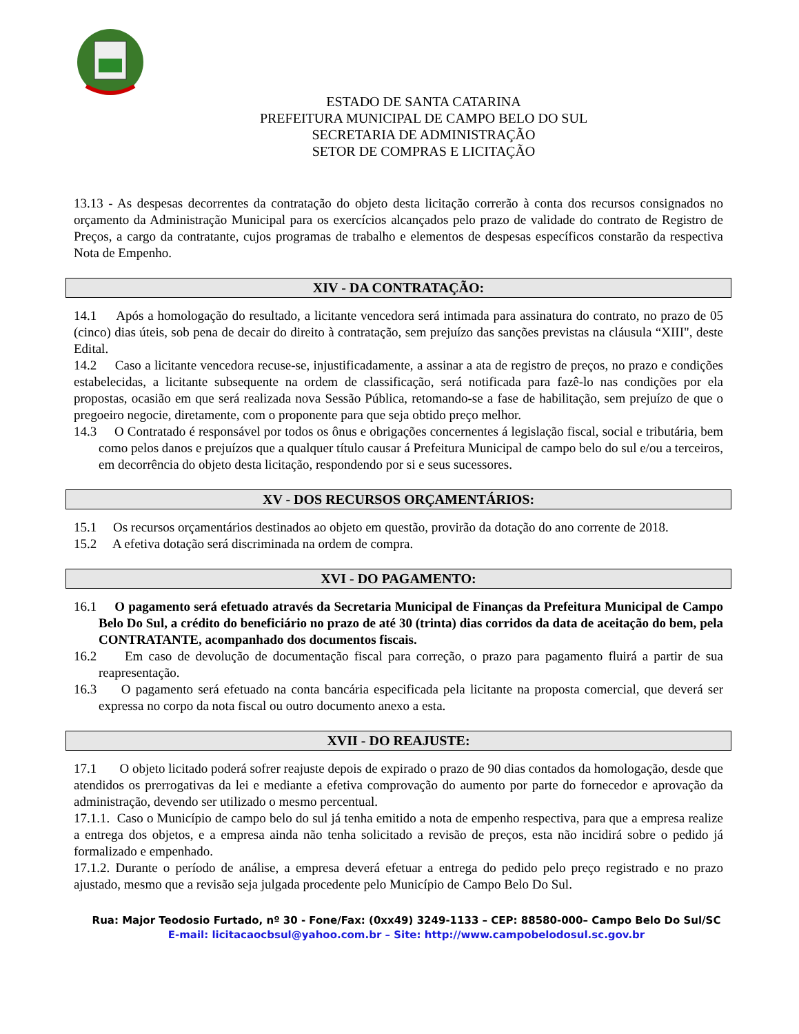ESTADO DE SANTA CATARINA
PREFEITURA MUNICIPAL DE CAMPO BELO DO SUL
SECRETARIA DE ADMINISTRAÇÃO
SETOR DE COMPRAS E LICITAÇÃO
13.13 - As despesas decorrentes da contratação do objeto desta licitação correrão à conta dos recursos consignados no orçamento da Administração Municipal para os exercícios alcançados pelo prazo de validade do contrato de Registro de Preços, a cargo da contratante, cujos programas de trabalho e elementos de despesas específicos constarão da respectiva Nota de Empenho.
XIV - DA CONTRATAÇÃO:
14.1 Após a homologação do resultado, a licitante vencedora será intimada para assinatura do contrato, no prazo de 05 (cinco) dias úteis, sob pena de decair do direito à contratação, sem prejuízo das sanções previstas na cláusula “XIII", deste Edital.
14.2 Caso a licitante vencedora recuse-se, injustificadamente, a assinar a ata de registro de preços, no prazo e condições estabelecidas, a licitante subsequente na ordem de classificação, será notificada para fazê-lo nas condições por ela propostas, ocasião em que será realizada nova Sessão Pública, retomando-se a fase de habilitação, sem prejuízo de que o pregoeiro negocie, diretamente, com o proponente para que seja obtido preço melhor.
14.3 O Contratado é responsável por todos os ônus e obrigações concernentes á legislação fiscal, social e tributária, bem como pelos danos e prejuízos que a qualquer título causar á Prefeitura Municipal de campo belo do sul e/ou a terceiros, em decorrência do objeto desta licitação, respondendo por si e seus sucessores.
XV - DOS RECURSOS ORÇAMENTÁRIOS:
15.1 Os recursos orçamentários destinados ao objeto em questão, provirão da dotação do ano corrente de 2018.
15.2 A efetiva dotação será discriminada na ordem de compra.
XVI - DO PAGAMENTO:
16.1 O pagamento será efetuado através da Secretaria Municipal de Finanças da Prefeitura Municipal de Campo Belo Do Sul, a crédito do beneficiário no prazo de até 30 (trinta) dias corridos da data de aceitação do bem, pela CONTRATANTE, acompanhado dos documentos fiscais.
16.2 Em caso de devolução de documentação fiscal para correção, o prazo para pagamento fluirá a partir de sua reapresentação.
16.3 O pagamento será efetuado na conta bancária especificada pela licitante na proposta comercial, que deverá ser expressa no corpo da nota fiscal ou outro documento anexo a esta.
XVII - DO REAJUSTE:
17.1 O objeto licitado poderá sofrer reajuste depois de expirado o prazo de 90 dias contados da homologação, desde que atendidos os prerrogativas da lei e mediante a efetiva comprovação do aumento por parte do fornecedor e aprovação da administração, devendo ser utilizado o mesmo percentual.
17.1.1. Caso o Município de campo belo do sul já tenha emitido a nota de empenho respectiva, para que a empresa realize a entrega dos objetos, e a empresa ainda não tenha solicitado a revisão de preços, esta não incidirá sobre o pedido já formalizado e empenhado.
17.1.2. Durante o período de análise, a empresa deverá efetuar a entrega do pedido pelo preço registrado e no prazo ajustado, mesmo que a revisão seja julgada procedente pelo Município de Campo Belo Do Sul.
Rua: Major Teodosio Furtado, nº 30 - Fone/Fax: (0xx49) 3249-1133 – CEP: 88580-000– Campo Belo Do Sul/SC
E-mail: licitacaocbsul@yahoo.com.br – Site: http://www.campobelodosul.sc.gov.br